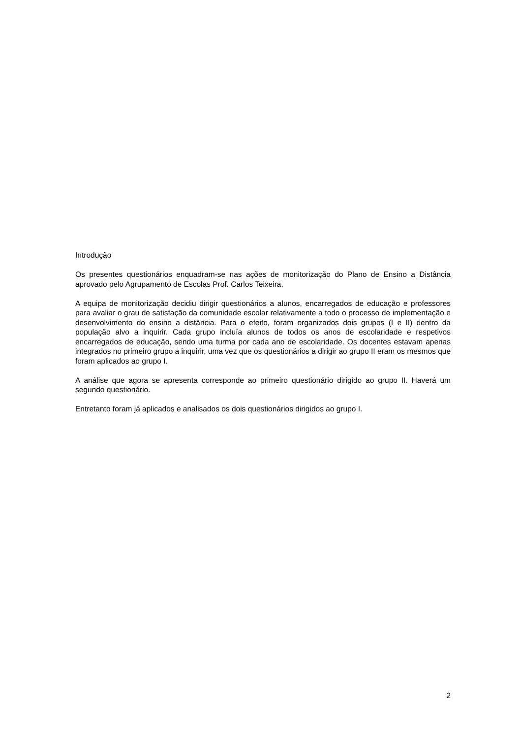Introdução
Os presentes questionários enquadram-se nas ações de monitorização do Plano de Ensino a Distância aprovado pelo Agrupamento de Escolas Prof. Carlos Teixeira.
A equipa de monitorização decidiu dirigir questionários a alunos, encarregados de educação e professores para avaliar o grau de satisfação da comunidade escolar relativamente a todo o processo de implementação e desenvolvimento do ensino a distância. Para o efeito, foram organizados dois grupos (I e II) dentro da população alvo a inquirir. Cada grupo incluía alunos de todos os anos de escolaridade e respetivos encarregados de educação, sendo uma turma por cada ano de escolaridade. Os docentes estavam apenas integrados no primeiro grupo a inquirir, uma vez que os questionários a dirigir ao grupo II eram os mesmos que foram aplicados ao grupo I.
A análise que agora se apresenta corresponde ao primeiro questionário dirigido ao grupo II. Haverá um segundo questionário.
Entretanto foram já aplicados e analisados os dois questionários dirigidos ao grupo I.
2